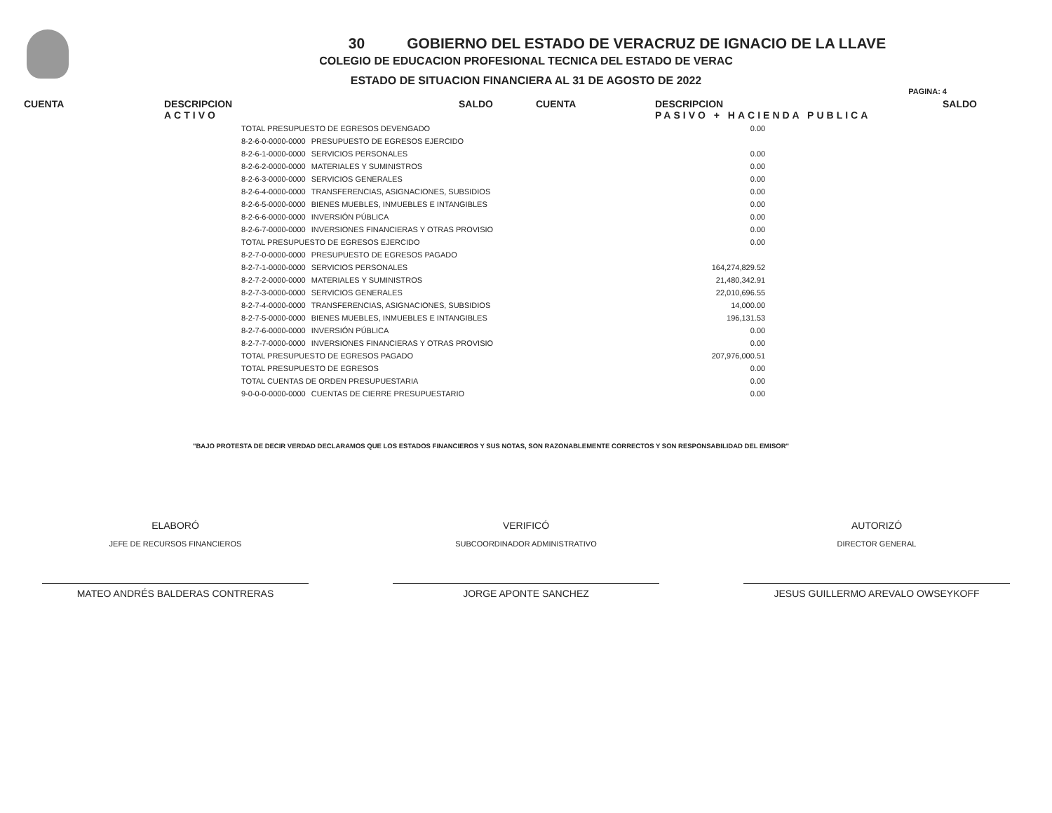30 GOBIERNO DEL ESTADO DE VERACRUZ DE IGNACIO DE LA LLAVE
COLEGIO DE EDUCACION PROFESIONAL TECNICA DEL ESTADO DE VERAC
ESTADO DE SITUACION FINANCIERA AL 31 DE AGOSTO DE 2022
PAGINA: 4
CUENTA DESCRIPCION
ACTIVO
SALDO CUENTA DESCRIPCION
PASIVO + HACIENDA PUBLICA
SALDO
| TOTAL PRESUPUESTO DE EGRESOS DEVENGADO | | 0.00 |
| 8-2-6-0-0000-0000 | PRESUPUESTO DE EGRESOS EJERCIDO | |
| 8-2-6-1-0000-0000 | SERVICIOS PERSONALES | 0.00 |
| 8-2-6-2-0000-0000 | MATERIALES Y SUMINISTROS | 0.00 |
| 8-2-6-3-0000-0000 | SERVICIOS GENERALES | 0.00 |
| 8-2-6-4-0000-0000 | TRANSFERENCIAS, ASIGNACIONES, SUBSIDIOS | 0.00 |
| 8-2-6-5-0000-0000 | BIENES MUEBLES, INMUEBLES E INTANGIBLES | 0.00 |
| 8-2-6-6-0000-0000 | INVERSIÓN PÚBLICA | 0.00 |
| 8-2-6-7-0000-0000 | INVERSIONES FINANCIERAS Y OTRAS PROVISIO | 0.00 |
| TOTAL PRESUPUESTO DE EGRESOS EJERCIDO | | 0.00 |
| 8-2-7-0-0000-0000 | PRESUPUESTO DE EGRESOS PAGADO | |
| 8-2-7-1-0000-0000 | SERVICIOS PERSONALES | 164,274,829.52 |
| 8-2-7-2-0000-0000 | MATERIALES Y SUMINISTROS | 21,480,342.91 |
| 8-2-7-3-0000-0000 | SERVICIOS GENERALES | 22,010,696.55 |
| 8-2-7-4-0000-0000 | TRANSFERENCIAS, ASIGNACIONES, SUBSIDIOS | 14,000.00 |
| 8-2-7-5-0000-0000 | BIENES MUEBLES, INMUEBLES E INTANGIBLES | 196,131.53 |
| 8-2-7-6-0000-0000 | INVERSIÓN PÚBLICA | 0.00 |
| 8-2-7-7-0000-0000 | INVERSIONES FINANCIERAS Y OTRAS PROVISIO | 0.00 |
| TOTAL PRESUPUESTO DE EGRESOS PAGADO | | 207,976,000.51 |
| TOTAL PRESUPUESTO DE EGRESOS | | 0.00 |
| TOTAL CUENTAS DE ORDEN PRESUPUESTARIA | | 0.00 |
| 9-0-0-0-0000-0000 | CUENTAS DE CIERRE PRESUPUESTARIO | 0.00 |
"BAJO PROTESTA DE DECIR VERDAD DECLARAMOS QUE LOS ESTADOS FINANCIEROS Y SUS NOTAS, SON RAZONABLEMENTE CORRECTOS Y SON RESPONSABILIDAD DEL EMISOR"
ELABORÓ
JEFE DE RECURSOS FINANCIEROS
MATEO ANDRÉS BALDERAS CONTRERAS
VERIFICÓ
SUBCOORDINADOR ADMINISTRATIVO
JORGE APONTE SANCHEZ
AUTORIZÓ
DIRECTOR GENERAL
JESUS GUILLERMO AREVALO OWSEYKOFF